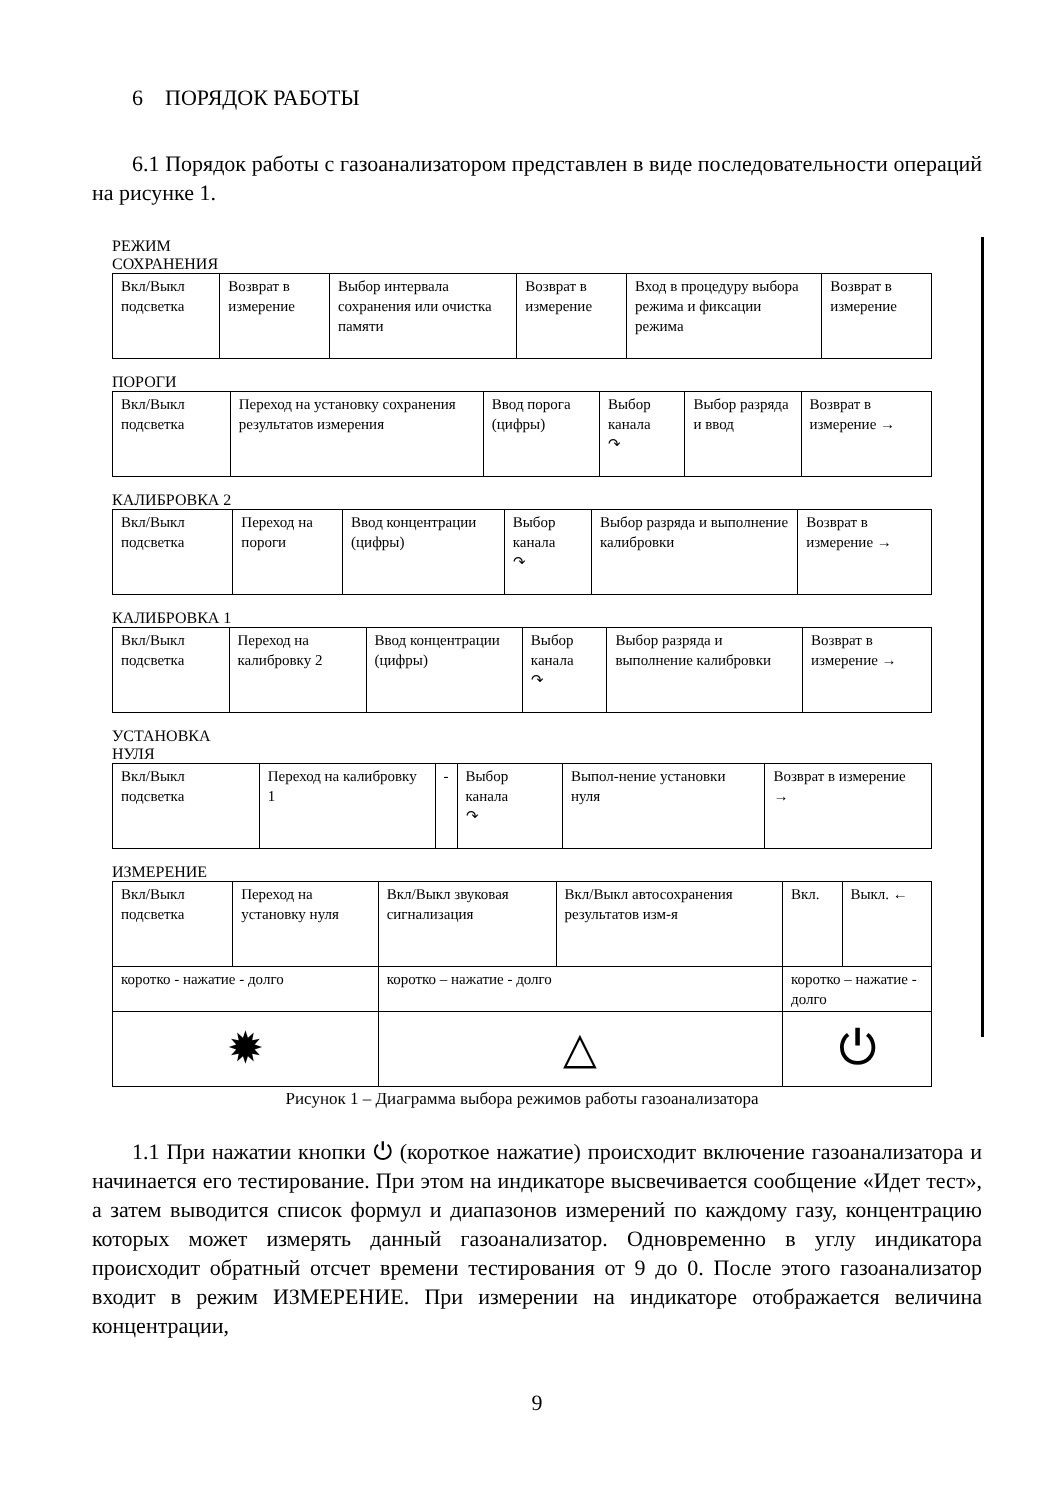6 ПОРЯДОК РАБОТЫ
6.1 Порядок работы с газоанализатором представлен в виде последовательности операций на рисунке 1.
РЕЖИМ
СОХРАНЕНИЯ
| Вкл/Выкл подсветка | Возврат в измерение | Выбор интервала сохранения или очистка памяти | Возврат в измерение | Вход в процедуру выбора режима и фиксации режима | Возврат в измерение |
ПОРОГИ
| Вкл/Выкл подсветка | Переход на установку сохранения результатов измерения | Ввод порога (цифры) | Выбор канала ↷ | Выбор разряда и ввод | Возврат в измерение → |
КАЛИБРОВКА 2
| Вкл/Выкл подсветка | Переход на пороги | Ввод концентрации (цифры) | Выбор канала ↷ | Выбор разряда и выполнение калибровки | Возврат в измерение → |
КАЛИБРОВКА 1
| Вкл/Выкл подсветка | Переход на калибровку 2 | Ввод концентрации (цифры) | Выбор канала ↷ | Выбор разряда и выполнение калибровки | Возврат в измерение → |
УСТАНОВКА
НУЛЯ
| Вкл/Выкл подсветка | Переход на калибровку 1 | - | Выбор канала ↷ | Выпол-нение установки нуля | Возврат в измерение → |
ИЗМЕРЕНИЕ
| Вкл/Выкл подсветка | Переход на установку нуля | Вкл/Выкл звуковая сигнализация | Вкл/Выкл автосохранения результатов изм-я | Вкл. | Выкл. ← |
| коротко - нажатие - долго | | коротко – нажатие - долго | | коротко – нажатие - долго | |
| ✹ | | △ | | ⏻ | |
Рисунок 1 – Диаграмма выбора режимов работы газоанализатора
1.1 При нажатии кнопки ⏻ (короткое нажатие) происходит включение газоанализатора и начинается его тестирование. При этом на индикаторе высвечивается сообщение «Идет тест», а затем выводится список формул и диапазонов измерений по каждому газу, концентрацию которых может измерять данный газоанализатор. Одновременно в углу индикатора происходит обратный отсчет времени тестирования от 9 до 0. После этого газоанализатор входит в режим ИЗМЕРЕНИЕ. При измерении на индикаторе отображается величина концентрации,
9